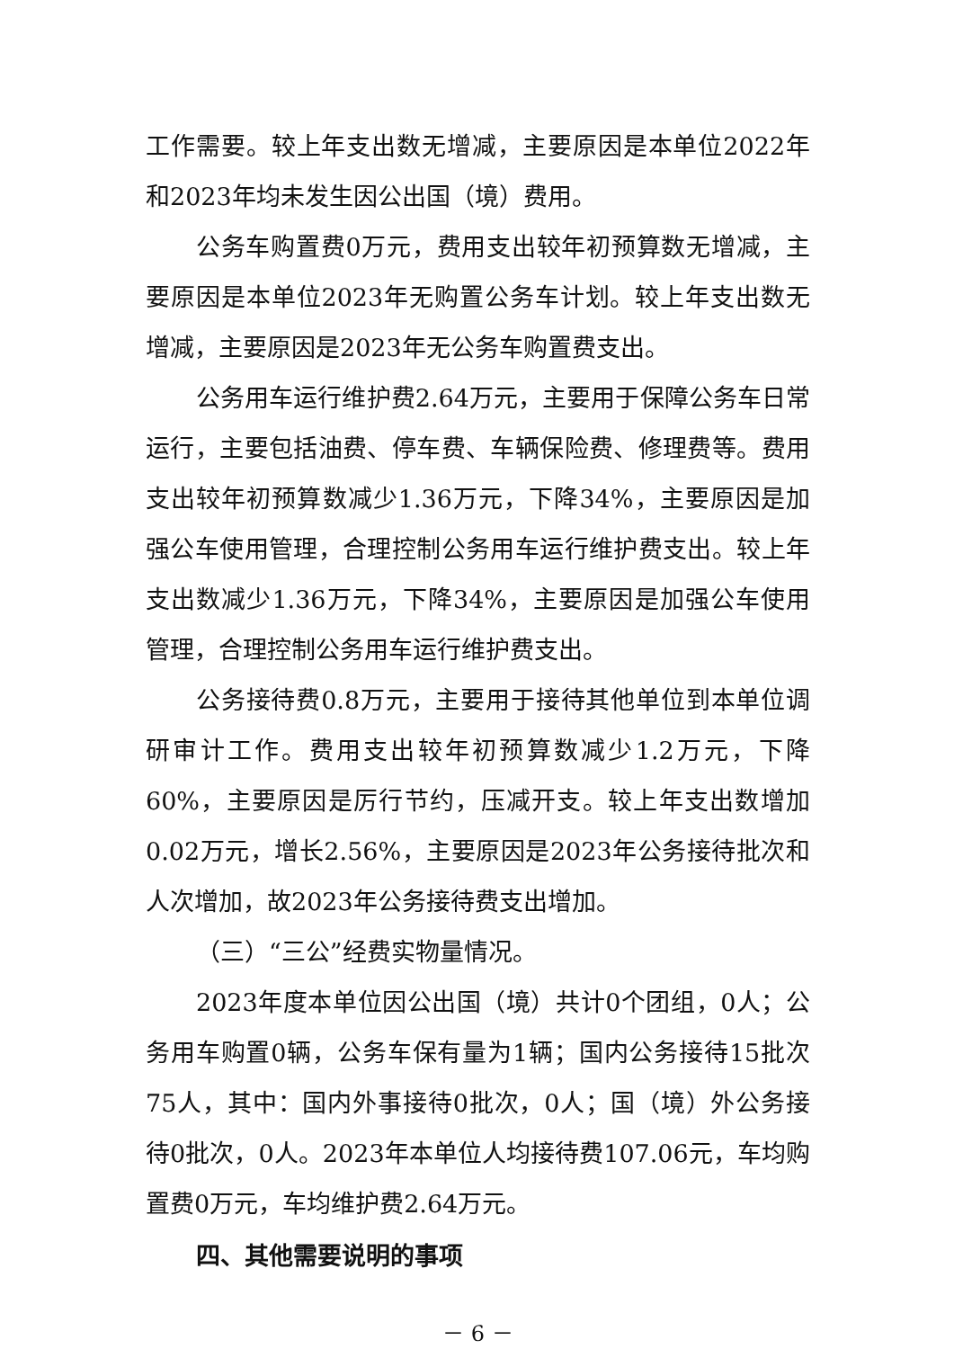工作需要。较上年支出数无增减，主要原因是本单位2022年和2023年均未发生因公出国（境）费用。
公务车购置费0万元，费用支出较年初预算数无增减，主要原因是本单位2023年无购置公务车计划。较上年支出数无增减，主要原因是2023年无公务车购置费支出。
公务用车运行维护费2.64万元，主要用于保障公务车日常运行，主要包括油费、停车费、车辆保险费、修理费等。费用支出较年初预算数减少1.36万元，下降34%，主要原因是加强公车使用管理，合理控制公务用车运行维护费支出。较上年支出数减少1.36万元，下降34%，主要原因是加强公车使用管理，合理控制公务用车运行维护费支出。
公务接待费0.8万元，主要用于接待其他单位到本单位调研审计工作。费用支出较年初预算数减少1.2万元，下降60%，主要原因是厉行节约，压减开支。较上年支出数增加0.02万元，增长2.56%，主要原因是2023年公务接待批次和人次增加，故2023年公务接待费支出增加。
（三）“三公”经费实物量情况。
2023年度本单位因公出国（境）共计0个团组，0人；公务用车购置0辆，公务车保有量为1辆；国内公务接待15批次75人，其中：国内外事接待0批次，0人；国（境）外公务接待0批次，0人。2023年本单位人均接待费107.06元，车均购置费0万元，车均维护费2.64万元。
四、其他需要说明的事项
－ 6 －